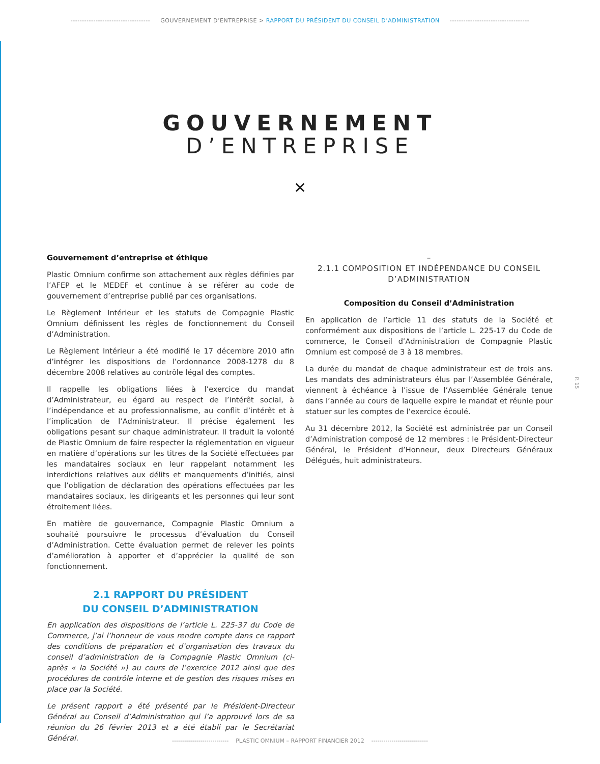----------------------------------- GOUVERNEMENT D’ENTREPRISE > RAPPORT DU PRÉSIDENT DU CONSEIL D’ADMINISTRATION -----------------------------------
GOUVERNEMENT
D’ENTREPRISE
✕
Gouvernement d’entreprise et éthique
Plastic Omnium confirme son attachement aux règles définies par l’AFEP et le MEDEF et continue à se référer au code de gouvernement d’entreprise publié par ces organisations.
Le Règlement Intérieur et les statuts de Compagnie Plastic Omnium définissent les règles de fonctionnement du Conseil d’Administration.
Le Règlement Intérieur a été modifié le 17 décembre 2010 afin d’intégrer les dispositions de l’ordonnance 2008-1278 du 8 décembre 2008 relatives au contrôle légal des comptes.
Il rappelle les obligations liées à l’exercice du mandat d’Administrateur, eu égard au respect de l’intérêt social, à l’indépendance et au professionnalisme, au conflit d’intérêt et à l’implication de l’Administrateur. Il précise également les obligations pesant sur chaque administrateur. Il traduit la volonté de Plastic Omnium de faire respecter la réglementation en vigueur en matière d’opérations sur les titres de la Société effectuées par les mandataires sociaux en leur rappelant notamment les interdictions relatives aux délits et manquements d’initiés, ainsi que l’obligation de déclaration des opérations effectuées par les mandataires sociaux, les dirigeants et les personnes qui leur sont étroitement liées.
En matière de gouvernance, Compagnie Plastic Omnium a souhaité poursuivre le processus d’évaluation du Conseil d’Administration. Cette évaluation permet de relever les points d’amélioration à apporter et d’apprécier la qualité de son fonctionnement.
2.1 RAPPORT DU PRÉSIDENT
DU CONSEIL D’ADMINISTRATION
En application des dispositions de l’article L. 225-37 du Code de Commerce, j’ai l’honneur de vous rendre compte dans ce rapport des conditions de préparation et d’organisation des travaux du conseil d’administration de la Compagnie Plastic Omnium (ci-après « la Société ») au cours de l’exercice 2012 ainsi que des procédures de contrôle interne et de gestion des risques mises en place par la Société.
Le présent rapport a été présenté par le Président-Directeur Général au Conseil d’Administration qui l’a approuvé lors de sa réunion du 26 février 2013 et a été établi par le Secrétariat Général.
–
2.1.1 COMPOSITION ET INDÉPENDANCE DU CONSEIL D’ADMINISTRATION
Composition du Conseil d’Administration
En application de l’article 11 des statuts de la Société et conformément aux dispositions de l’article L. 225-17 du Code de commerce, le Conseil d’Administration de Compagnie Plastic Omnium est composé de 3 à 18 membres.
La durée du mandat de chaque administrateur est de trois ans. Les mandats des administrateurs élus par l’Assemblée Générale, viennent à échéance à l’issue de l’Assemblée Générale tenue dans l’année au cours de laquelle expire le mandat et réunie pour statuer sur les comptes de l’exercice écoulé.
Au 31 décembre 2012, la Société est administrée par un Conseil d’Administration composé de 12 membres : le Président-Directeur Général, le Président d’Honneur, deux Directeurs Généraux Délégués, huit administrateurs.
P. 15
---------------------------- PLASTIC OMNIUM – RAPPORT FINANCIER 2012 ----------------------------